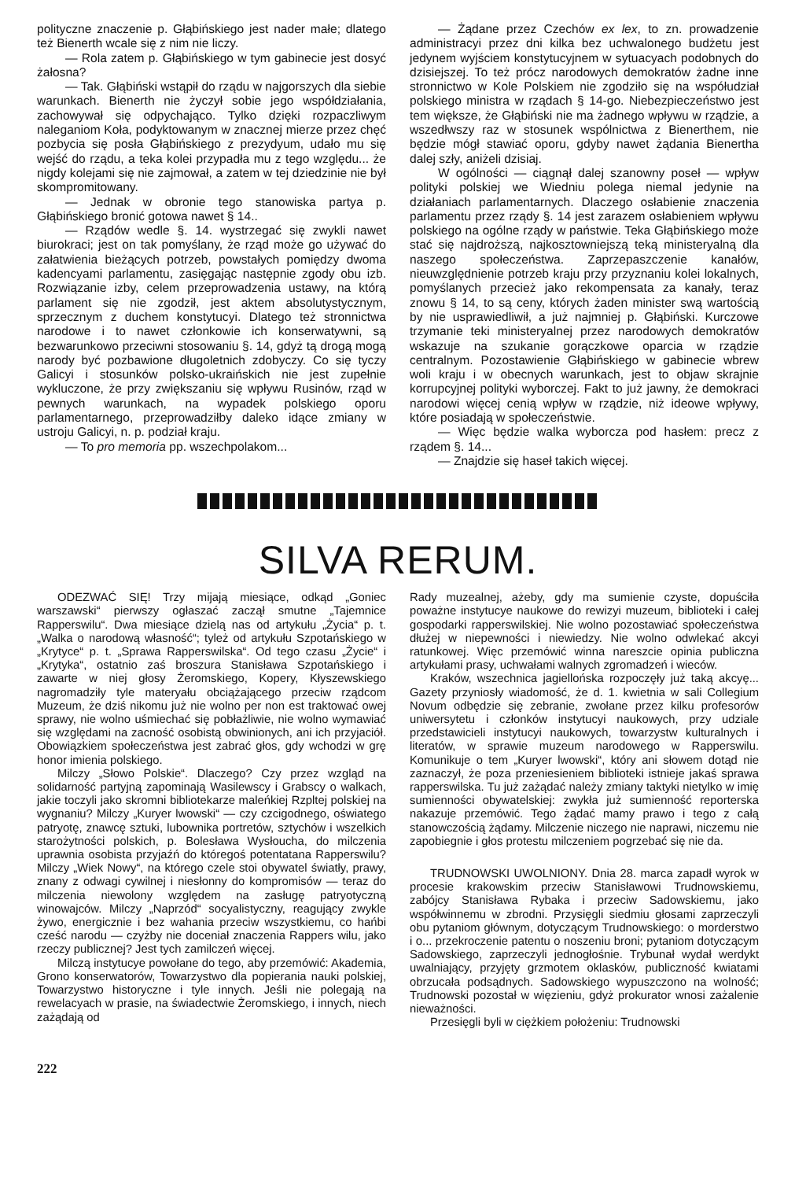polityczne znaczenie p. Głąbińskiego jest nader małe; dlatego też Bienerth wcale się z nim nie liczy.
— Rola zatem p. Głąbińskiego w tym gabinecie jest dosyć żałosna?
— Tak. Głąbiński wstąpił do rządu w najgorszych dla siebie warunkach. Bienerth nie życzył sobie jego współdziałania, zachowywał się odpychająco. Tylko dzięki rozpaczliwym naleganiom Koła, podyktowanym w znacznej mierze przez chęć pozbycia się posła Głąbińskiego z prezydyum, udało mu się wejść do rządu, a teka kolei przypadła mu z tego względu... że nigdy kolejami się nie zajmował, a zatem w tej dziedzinie nie był skompromitowany.
— Jednak w obronie tego stanowiska partya p. Głąbińskiego bronić gotowa nawet § 14..
— Rządów wedle §. 14. wystrzegać się zwykli nawet biurokraci; jest on tak pomyślany, że rząd może go używać do załatwienia bieżących potrzeb, powstałych pomiędzy dwoma kadencyami parlamentu, zasięgając następnie zgody obu izb. Rozwiązanie izby, celem przeprowadzenia ustawy, na którą parlament się nie zgodził, jest aktem absolutystycznym, sprzecznym z duchem konstytucyi. Dlatego też stronnictwa narodowe i to nawet członkowie ich konserwatywni, są bezwarunkowo przeciwni stosowaniu §. 14, gdyż tą drogą mogą narody być pozbawione długoletnich zdobyczy. Co się tyczy Galicyi i stosunków polsko-ukraińskich nie jest zupełnie wykluczone, że przy zwiększaniu się wpływu Rusinów, rząd w pewnych warunkach, na wypadek polskiego oporu parlamentarnego, przeprowadziłby daleko idące zmiany w ustroju Galicyi, n. p. podział kraju.
— To pro memoria pp. wszechpolakom...
— Żądane przez Czechów ex lex, to zn. prowadzenie administracyi przez dni kilka bez uchwalonego budżetu jest jedynem wyjściem konstytucyjnem w sytuacyach podobnych do dzisiejszej. To też prócz narodowych demokratów żadne inne stronnictwo w Kole Polskiem nie zgodziło się na współudział polskiego ministra w rządach § 14-go. Niebezpieczeństwo jest tem większe, że Głąbiński nie ma żadnego wpływu w rządzie, a wszedłwszy raz w stosunek wspólnictwa z Bienerthem, nie będzie mógł stawiać oporu, gdyby nawet żądania Bienertha dalej szły, aniżeli dzisiaj.
W ogólności — ciągnął dalej szanowny poseł — wpływ polityki polskiej we Wiedniu polega niemal jedynie na działaniach parlamentarnych. Dlaczego osłabienie znaczenia parlamentu przez rządy §. 14 jest zarazem osłabieniem wpływu polskiego na ogólne rządy w państwie. Teka Głąbińskiego może stać się najdroższą, najkosztowniejszą teką ministeryalną dla naszego społeczeństwa. Zaprzepaszczenie kanałów, nieuwzględnienie potrzeb kraju przy przyznaniu kolei lokalnych, pomyślanych przecież jako rekompensata za kanały, teraz znowu § 14, to są ceny, których żaden minister swą wartością by nie usprawiedliwił, a już najmniej p. Głąbiński. Kurczowe trzymanie teki ministeryalnej przez narodowych demokratów wskazuje na szukanie gorączkowe oparcia w rządzie centralnym. Pozostawienie Głąbińskiego w gabinecie wbrew woli kraju i w obecnych warunkach, jest to objaw skrajnie korrupcyjnej polityki wyborczej. Fakt to już jawny, że demokraci narodowi więcej cenią wpływ w rządzie, niż ideowe wpływy, które posiadają w społeczeństwie.
— Więc będzie walka wyborcza pod hasłem: precz z rządem §. 14...
— Znajdzie się haseł takich więcej.
SILVA RERUM.
ODEZWAĆ SIĘ! Trzy mijają miesiące, odkąd „Goniec warszawski“ pierwszy ogłaszać zaczął smutne „Tajemnice Rapperswilu“. Dwa miesiące dzielą nas od artykułu „Życia“ p. t. „Walka o narodową własność“; tyleż od artykułu Szpotańskiego w „Krytyce“ p. t. „Sprawa Rapperswilska“. Od tego czasu „Życie“ i „Krytyka“, ostatnio zaś broszura Stanisława Szpotańskiego i zawarte w niej głosy Żeromskiego, Kopery, Kłyszewskiego nagromadziły tyle materyału obciążającego przeciw rządcom Muzeum, że dziś nikomu już nie wolno per non est traktować owej sprawy, nie wolno uśmiechać się pobłażliwie, nie wolno wymawiać się względami na zacność osobistą obwinionych, ani ich przyjaciół. Obowiązkiem społeczeństwa jest zabrać głos, gdy wchodzi w grę honor imienia polskiego.
Milczy „Słowo Polskie“. Dlaczego? Czy przez wzgląd na solidarność partyjną zapominają Wasilewscy i Grabscy o walkach, jakie toczyli jako skromni bibliotekarze maleńkiej Rzpltej polskiej na wygnaniu? Milczy „Kuryer lwowski“ — czy czcigodnego, oświatego patryotę, znawcę sztuki, lubownika portretów, sztychów i wszelkich starożytności polskich, p. Bolesława Wysłoucha, do milczenia uprawnia osobista przyjaźń do któregoś potentatana Rapperswilu? Milczy „Wiek Nowy“, na którego czele stoi obywatel światły, prawy, znany z odwagi cywilnej i niesłonny do kompromisów — teraz do milczenia niewolony względem na zasługę patryotyczną winowajców. Milczy „Naprzód“ socyalistyczny, reagujący zwykle żywo, energicznie i bez wahania przeciw wszystkiemu, co hańbi cześć narodu — czyżby nie doceniał znaczenia Rappers wilu, jako rzeczy publicznej? Jest tych zamilczeń więcej.
Milczą instytucye powołane do tego, aby przemówić: Akademia, Grono konserwatorów, Towarzystwo dla popierania nauki polskiej, Towarzystwo historyczne i tyle innych. Jeśli nie polegają na rewelacyach w prasie, na świadectwie Żeromskiego, i innych, niech zażądają od
Rady muzealnej, ażeby, gdy ma sumienie czyste, dopuściła poważne instytucye naukowe do rewizyi muzeum, biblioteki i całej gospodarki rapperswilskiej. Nie wolno pozostawiać społeczeństwa dłużej w niepewności i niewiedzy. Nie wolno odwlekać akcyi ratunkowej. Więc przemówić winna nareszcie opinia publiczna artykułami prasy, uchwałami walnych zgromadzeń i wieców.
Kraków, wszechnica jagiellońska rozpoczęły już taką akcyę... Gazety przyniosły wiadomość, że d. 1. kwietnia w sali Collegium Novum odbędzie się zebranie, zwołane przez kilku profesorów uniwersytetu i członków instytucyi naukowych, przy udziale przedstawicieli instytucyi naukowych, towarzystw kulturalnych i literatów, w sprawie muzeum narodowego w Rapperswilu. Komunikuje o tem „Kuryer lwowski“, który ani słowem dotąd nie zaznaczył, że poza przeniesieniem biblioteki istnieje jakaś sprawa rapperswilska. Tu już zażądać należy zmiany taktyki nietylko w imię sumienności obywatelskiej: zwykła już sumienność reporterska nakazuje przemówić. Tego żądać mamy prawo i tego z całą stanowczością żądamy. Milczenie niczego nie naprawi, niczemu nie zapobiegnie i głos protestu milczeniem pogrzebać się nie da.
TRUDNOWSKI UWOLNIONY. Dnia 28. marca zapadł wyrok w procesie krakowskim przeciw Stanisławowi Trudnowskiemu, zabójcy Stanisława Rybaka i przeciw Sadowskiemu, jako współwinnemu w zbrodni. Przysięgli siedmiu głosami zaprzeczyli obu pytaniom głównym, dotyczącym Trudnowskiego: o morderstwo i o... przekroczenie patentu o noszeniu broni; pytaniom dotyczącym Sadowskiego, zaprzeczyli jednogłośnie. Trybunał wydał werdykt uwalniający, przyjęty grzmotem oklasków, publiczność kwiatami obrzucała podsądnych. Sadowskiego wypuszczono na wolność; Trudnowski pozostał w więzieniu, gdyż prokurator wnosi zażalenie nieważności.
Przesięgli byli w ciężkiem położeniu: Trudnowski
222